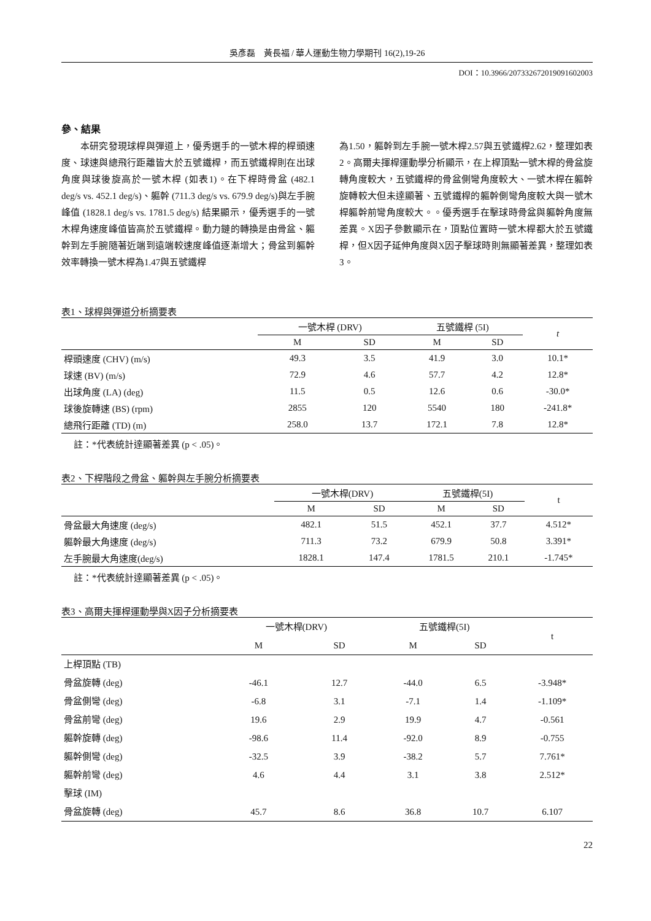吳彥磊　黃長福 / 華人運動生物力學期刊 16(2),19-26
DOI：10.3966/207332672019091602003
參、結果
　　本研究發現球桿與彈道上，優秀選手的一號木桿的桿頭速度、球速與總飛行距離皆大於五號鐵桿，而五號鐵桿則在出球角度與球後旋高於一號木桿 (如表1)。在下桿時骨盆 (482.1 deg/s vs. 452.1 deg/s)、軀幹 (711.3 deg/s vs. 679.9 deg/s)與左手腕峰值 (1828.1 deg/s vs. 1781.5 deg/s) 結果顯示，優秀選手的一號木桿角速度峰值皆高於五號鐵桿。動力鏈的轉換是由骨盆、軀幹到左手腕隨著近端到遠端較速度峰值逐漸增大；骨盆到軀幹效率轉換一號木桿為1.47與五號鐵桿
為1.50，軀幹到左手腕一號木桿2.57與五號鐵桿2.62，整理如表2。高爾夫揮桿運動學分析顯示，在上桿頂點一號木桿的骨盆旋轉角度較大，五號鐵桿的骨盆側彎角度較大、一號木桿在軀幹旋轉較大但未達顯著、五號鐵桿的軀幹側彎角度較大與一號木桿軀幹前彎角度較大。。優秀選手在擊球時骨盆與軀幹角度無差異。X因子參數顯示在，頂點位置時一號木桿都大於五號鐵桿，但X因子延伸角度與X因子擊球時則無顯著差異，整理如表3。
表1、球桿與彈道分析摘要表
| | 一號木桿 (DRV) | | 五號鐵桿 (5I) | | t |
| --- | --- | --- | --- | --- | --- |
| | M | SD | M | SD | |
| 桿頭速度 (CHV) (m/s) | 49.3 | 3.5 | 41.9 | 3.0 | 10.1* |
| 球速 (BV) (m/s) | 72.9 | 4.6 | 57.7 | 4.2 | 12.8* |
| 出球角度 (LA) (deg) | 11.5 | 0.5 | 12.6 | 0.6 | -30.0* |
| 球後旋轉速 (BS) (rpm) | 2855 | 120 | 5540 | 180 | -241.8* |
| 總飛行距離 (TD) (m) | 258.0 | 13.7 | 172.1 | 7.8 | 12.8* |
註：*代表統計達顯著差異 (p < .05)。
表2、下桿階段之骨盆、軀幹與左手腕分析摘要表
| | 一號木桿(DRV) | | 五號鐵桿(5I) | | t |
| --- | --- | --- | --- | --- | --- |
| | M | SD | M | SD | |
| 骨盆最大角速度 (deg/s) | 482.1 | 51.5 | 452.1 | 37.7 | 4.512* |
| 軀幹最大角速度 (deg/s) | 711.3 | 73.2 | 679.9 | 50.8 | 3.391* |
| 左手腕最大角速度(deg/s) | 1828.1 | 147.4 | 1781.5 | 210.1 | -1.745* |
註：*代表統計達顯著差異 (p < .05)。
表3、高爾夫揮桿運動學與X因子分析摘要表
| | 一號木桿(DRV) | | 五號鐵桿(5I) | | t |
| --- | --- | --- | --- | --- | --- |
| | M | SD | M | SD | |
| 上桿頂點 (TB) | | | | | |
| 骨盆旋轉 (deg) | -46.1 | 12.7 | -44.0 | 6.5 | -3.948* |
| 骨盆側彎 (deg) | -6.8 | 3.1 | -7.1 | 1.4 | -1.109* |
| 骨盆前彎 (deg) | 19.6 | 2.9 | 19.9 | 4.7 | -0.561 |
| 軀幹旋轉 (deg) | -98.6 | 11.4 | -92.0 | 8.9 | -0.755 |
| 軀幹側彎 (deg) | -32.5 | 3.9 | -38.2 | 5.7 | 7.761* |
| 軀幹前彎 (deg) | 4.6 | 4.4 | 3.1 | 3.8 | 2.512* |
| 擊球 (IM) | | | | | |
| 骨盆旋轉 (deg) | 45.7 | 8.6 | 36.8 | 10.7 | 6.107 |
22